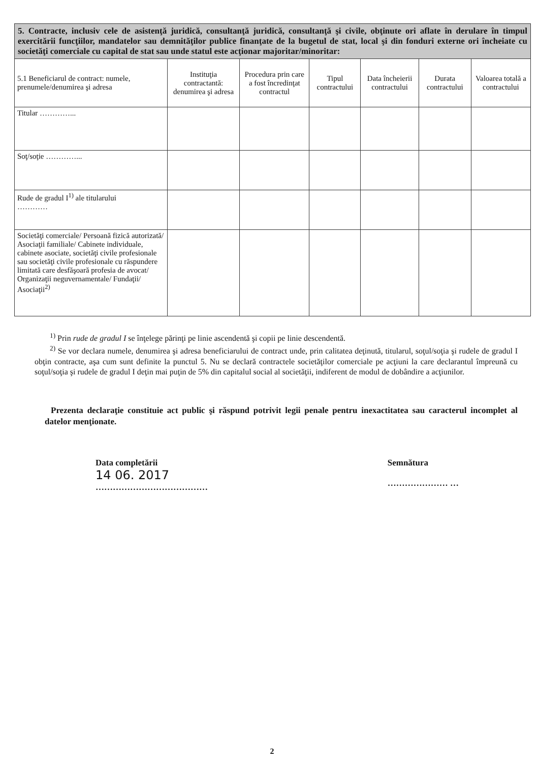| 5. Contracte, inclusiv cele de asistenţă juridică, consultanţă juridică, consultanţă şi civile, obţinute ori aflate în derulare în timpul exercitării funcţiilor, mandatelor sau demnităţilor publice finanţate de la bugetul de stat, local şi din fonduri externe ori încheiate cu societăţi comerciale cu capital de stat sau unde statul este acţionar majoritar/minoritar: | | | | | | |
| 5.1 Beneficiarul de contract: numele, prenumele/denumirea şi adresa | Instituţia contractantă: denumirea şi adresa | Procedura prin care a fost încredinţat contractul | Tipul contractului | Data încheierii contractului | Durata contractului | Valoarea totală a contractului |
| Titular …………... | | | | | | |
| Soţ/soţie …………... | | | | | | |
| Rude de gradul I<sup>1)</sup> ale titularului ………… | | | | | | |
| Societăţi comerciale/ Persoană fizică autorizată/ Asociaţii familiale/ Cabinete individuale, cabinete asociate, societăţi civile profesionale sau societăţi civile profesionale cu răspundere limitată care desfăşoară profesia de avocat/ Organizaţii neguvernamentale/ Fundaţii/ Asociaţii<sup>2)</sup> | | | | | | |
<sup>1)</sup> Prin rude de gradul I se înţelege părinţi pe linie ascendentă şi copii pe linie descendentă.
<sup>2)</sup> Se vor declara numele, denumirea şi adresa beneficiarului de contract unde, prin calitatea deţinută, titularul, soţul/soţia şi rudele de gradul I obţin contracte, aşa cum sunt definite la punctul 5. Nu se declară contractele societăţilor comerciale pe acţiuni la care declarantul împreună cu soţul/soţia şi rudele de gradul I deţin mai puţin de 5% din capitalul social al societăţii, indiferent de modul de dobândire a acţiunilor.
Prezenta declaraţie constituie act public şi răspund potrivit legii penale pentru inexactitatea sau caracterul incomplet al datelor menţionate.
Data completării
14 06. 2017
…………………………………
Semnătura
………………… …
2